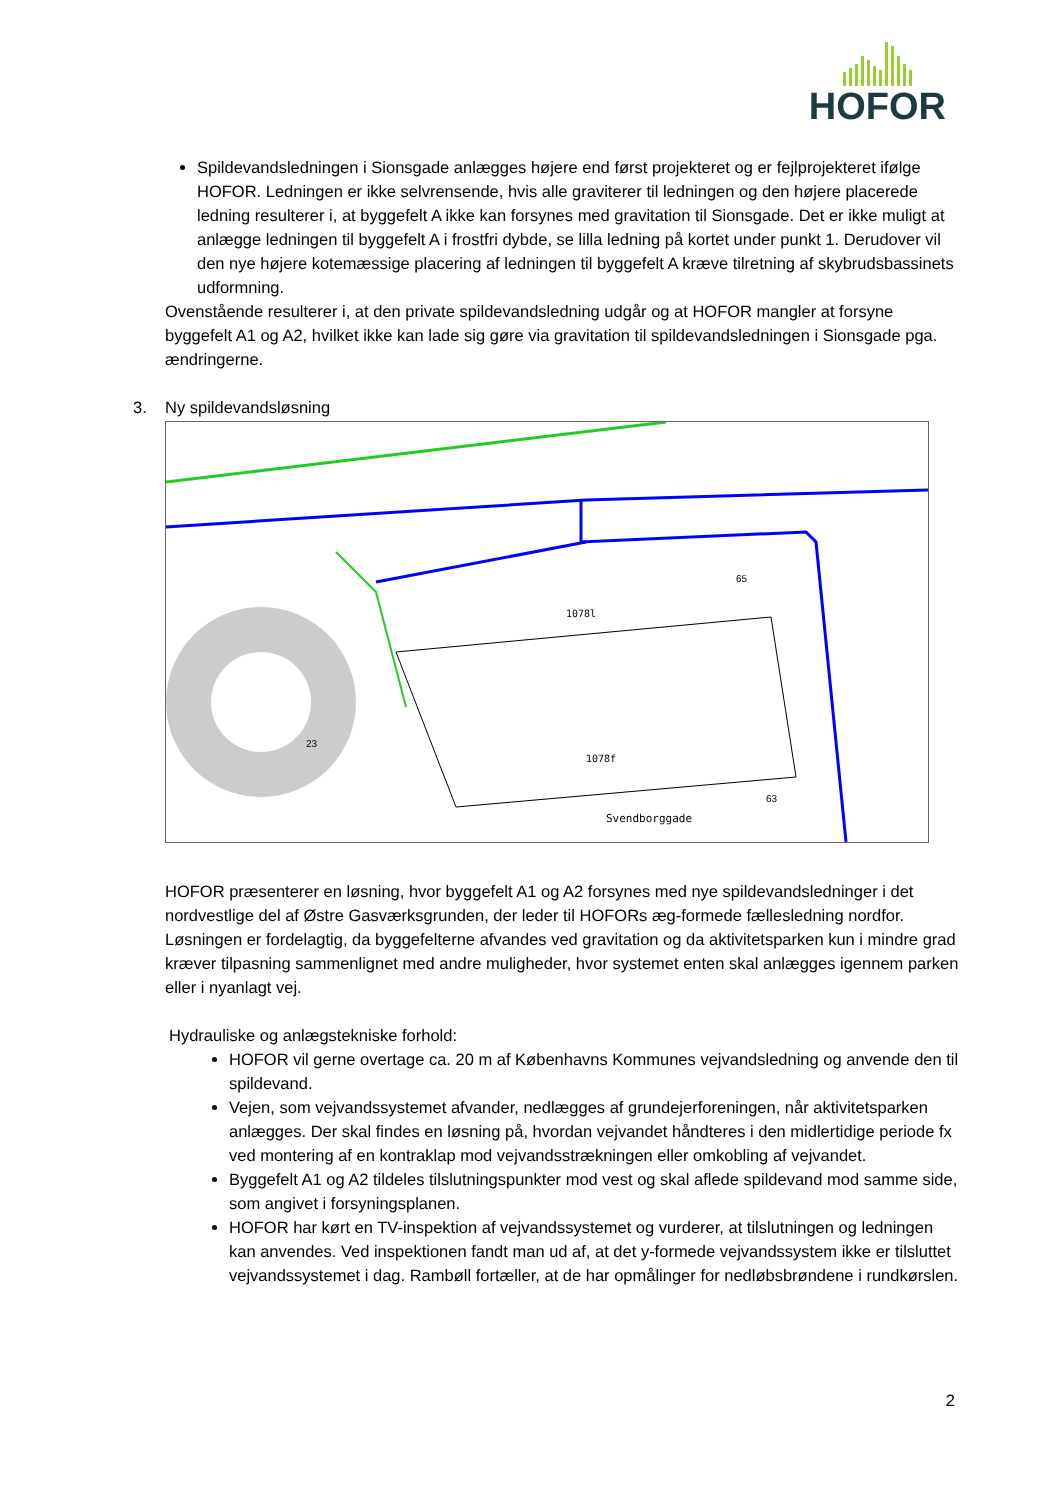HOFOR
Spildevandsledningen i Sionsgade anlægges højere end først projekteret og er fejlprojekteret ifølge HOFOR. Ledningen er ikke selvrensende, hvis alle graviterer til ledningen og den højere placerede ledning resulterer i, at byggefelt A ikke kan forsynes med gravitation til Sionsgade. Det er ikke muligt at anlægge ledningen til byggefelt A i frostfri dybde, se lilla ledning på kortet under punkt 1. Derudover vil den nye højere kotemæssige placering af ledningen til byggefelt A kræve tilretning af skybrudsbassinets udformning.
Ovenstående resulterer i, at den private spildevandsledning udgår og at HOFOR mangler at forsyne byggefelt A1 og A2, hvilket ikke kan lade sig gøre via gravitation til spildevandsledningen i Sionsgade pga. ændringerne.
3. Ny spildevandsløsning
1078l
1078f
Svendborggade
23
65
63
HOFOR præsenterer en løsning, hvor byggefelt A1 og A2 forsynes med nye spildevandsledninger i det nordvestlige del af Østre Gasværksgrunden, der leder til HOFORs æg-formede fællesledning nordfor. Løsningen er fordelagtig, da byggefelterne afvandes ved gravitation og da aktivitetsparken kun i mindre grad kræver tilpasning sammenlignet med andre muligheder, hvor systemet enten skal anlægges igennem parken eller i nyanlagt vej.
Hydrauliske og anlægstekniske forhold:
HOFOR vil gerne overtage ca. 20 m af Københavns Kommunes vejvandsledning og anvende den til spildevand.
Vejen, som vejvandssystemet afvander, nedlægges af grundejerforeningen, når aktivitetsparken anlægges. Der skal findes en løsning på, hvordan vejvandet håndteres i den midlertidige periode fx ved montering af en kontraklap mod vejvandsstrækningen eller omkobling af vejvandet.
Byggefelt A1 og A2 tildeles tilslutningspunkter mod vest og skal aflede spildevand mod samme side, som angivet i forsyningsplanen.
HOFOR har kørt en TV-inspektion af vejvandssystemet og vurderer, at tilslutningen og ledningen kan anvendes. Ved inspektionen fandt man ud af, at det y-formede vejvandssystem ikke er tilsluttet vejvandssystemet i dag. Rambøll fortæller, at de har opmålinger for nedløbsbrøndene i rundkørslen.
2